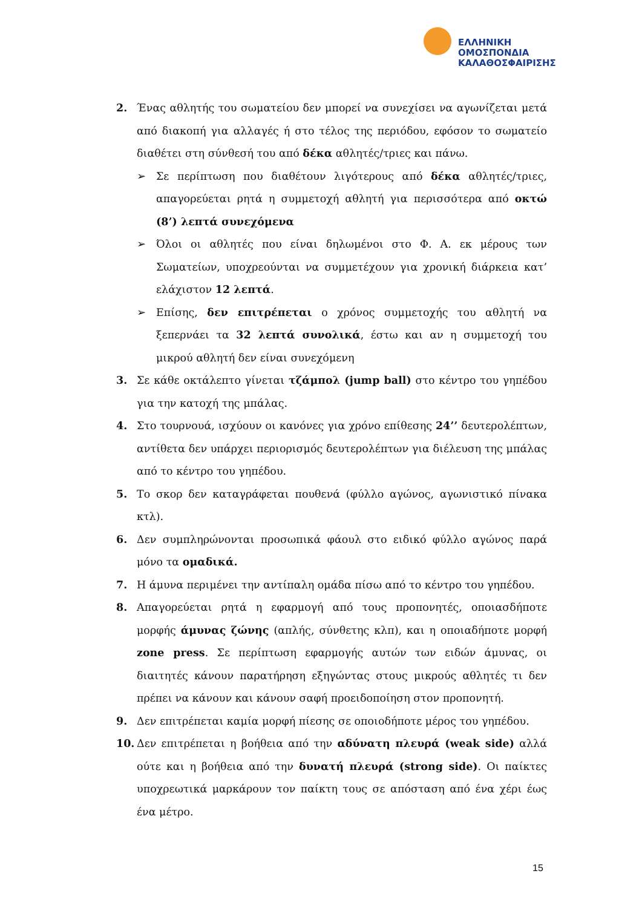ΕΛΛΗΝΙΚΗ
ΟΜΟΣΠΟΝΔΙΑ
ΚΑΛΑΘΟΣΦΑΙΡΙΣΗΣ
2. Ένας αθλητής του σωματείου δεν μπορεί να συνεχίσει να αγωνίζεται μετά από διακοπή για αλλαγές ή στο τέλος της περιόδου, εφόσον το σωματείο διαθέτει στη σύνθεσή του από δέκα αθλητές/τριες και πάνω.
➢ Σε περίπτωση που διαθέτουν λιγότερους από δέκα αθλητές/τριες, απαγορεύεται ρητά η συμμετοχή αθλητή για περισσότερα από οκτώ (8’) λεπτά συνεχόμενα
➢ Όλοι οι αθλητές που είναι δηλωμένοι στο Φ. Α. εκ μέρους των Σωματείων, υποχρεούνται να συμμετέχουν για χρονική διάρκεια κατ’ ελάχιστον 12 λεπτά.
➢ Επίσης, δεν επιτρέπεται ο χρόνος συμμετοχής του αθλητή να ξεπερνάει τα 32 λεπτά συνολικά, έστω και αν η συμμετοχή του μικρού αθλητή δεν είναι συνεχόμενη
3. Σε κάθε οκτάλεπτο γίνεται τζάμπολ (jump ball) στο κέντρο του γηπέδου για την κατοχή της μπάλας.
4. Στο τουρνουά, ισχύουν οι κανόνες για χρόνο επίθεσης 24’’ δευτερολέπτων, αντίθετα δεν υπάρχει περιορισμός δευτερολέπτων για διέλευση της μπάλας από το κέντρο του γηπέδου.
5. Το σκορ δεν καταγράφεται πουθενά (φύλλο αγώνος, αγωνιστικό πίνακα κτλ).
6. Δεν συμπληρώνονται προσωπικά φάουλ στο ειδικό φύλλο αγώνος παρά μόνο τα ομαδικά.
7. Η άμυνα περιμένει την αντίπαλη ομάδα πίσω από το κέντρο του γηπέδου.
8. Απαγορεύεται ρητά η εφαρμογή από τους προπονητές, οποιασδήποτε μορφής άμυνας ζώνης (απλής, σύνθετης κλπ), και η οποιαδήποτε μορφή zone press. Σε περίπτωση εφαρμογής αυτών των ειδών άμυνας, οι διαιτητές κάνουν παρατήρηση εξηγώντας στους μικρούς αθλητές τι δεν πρέπει να κάνουν και κάνουν σαφή προειδοποίηση στον προπονητή.
9. Δεν επιτρέπεται καμία μορφή πίεσης σε οποιοδήποτε μέρος του γηπέδου.
10. Δεν επιτρέπεται η βοήθεια από την αδύνατη πλευρά (weak side) αλλά ούτε και η βοήθεια από την δυνατή πλευρά (strong side). Οι παίκτες υποχρεωτικά μαρκάρουν τον παίκτη τους σε απόσταση από ένα χέρι έως ένα μέτρο.
15